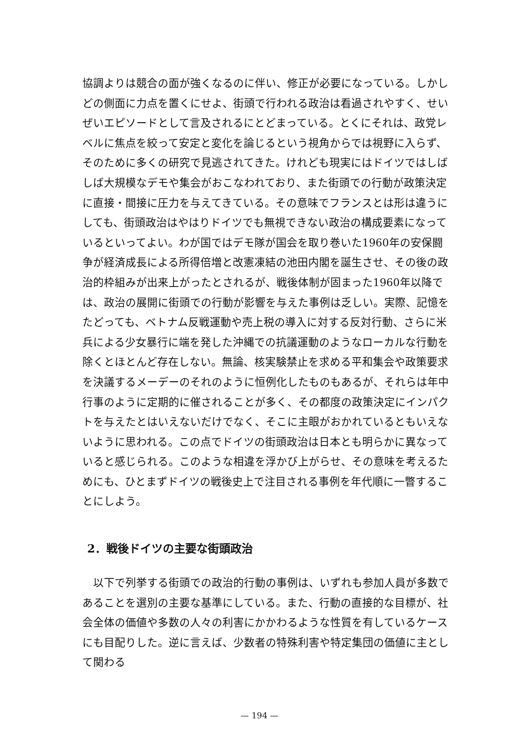協調よりは競合の面が強くなるのに伴い、修正が必要になっている。しかしどの側面に力点を置くにせよ、街頭で行われる政治は看過されやすく、せいぜいエピソードとして言及されるにとどまっている。とくにそれは、政党レベルに焦点を絞って安定と変化を論じるという視角からでは視野に入らず、そのために多くの研究で見逃されてきた。けれども現実にはドイツではしばしば大規模なデモや集会がおこなわれており、また街頭での行動が政策決定に直接・間接に圧力を与えてきている。その意味でフランスとは形は違うにしても、街頭政治はやはりドイツでも無視できない政治の構成要素になっているといってよい。わが国ではデモ隊が国会を取り巻いた1960年の安保闘争が経済成長による所得倍増と改憲凍結の池田内閣を誕生させ、その後の政治的枠組みが出来上がったとされるが、戦後体制が固まった1960年以降では、政治の展開に街頭での行動が影響を与えた事例は乏しい。実際、記憶をたどっても、ベトナム反戦運動や売上税の導入に対する反対行動、さらに米兵による少女暴行に端を発した沖縄での抗議運動のようなローカルな行動を除くとほとんど存在しない。無論、核実験禁止を求める平和集会や政策要求を決議するメーデーのそれのように恒例化したものもあるが、それらは年中行事のように定期的に催されることが多く、その都度の政策決定にインパクトを与えたとはいえないだけでなく、そこに主眼がおかれているともいえないように思われる。この点でドイツの街頭政治は日本とも明らかに異なっていると感じられる。このような相違を浮かび上がらせ、その意味を考えるためにも、ひとまずドイツの戦後史上で注目される事例を年代順に一瞥することにしよう。
2．戦後ドイツの主要な街頭政治
　以下で列挙する街頭での政治的行動の事例は、いずれも参加人員が多数であることを選別の主要な基準にしている。また、行動の直接的な目標が、社会全体の価値や多数の人々の利害にかかわるような性質を有しているケースにも目配りした。逆に言えば、少数者の特殊利害や特定集団の価値に主として関わる
— 194 —